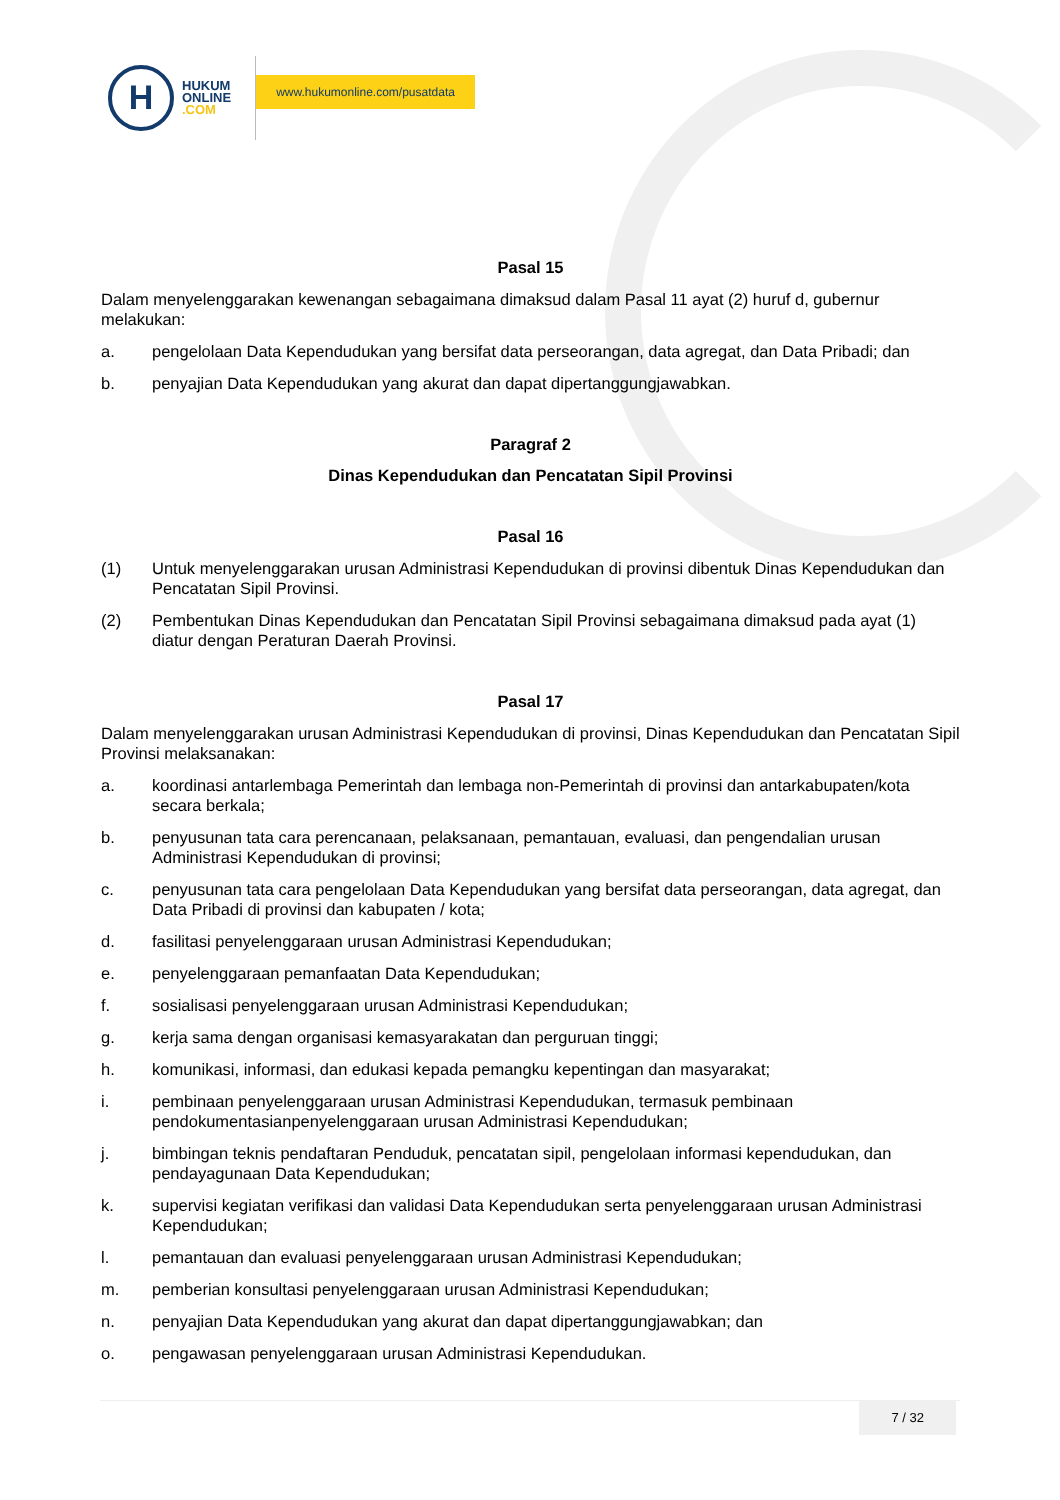H
HUKUM
ONLINE
.COM
www.hukumonline.com/pusatdata
Pasal 15
Dalam menyelenggarakan kewenangan sebagaimana dimaksud dalam Pasal 11 ayat (2) huruf d, gubernur melakukan:
a. pengelolaan Data Kependudukan yang bersifat data perseorangan, data agregat, dan Data Pribadi; dan
b. penyajian Data Kependudukan yang akurat dan dapat dipertanggungjawabkan.
Paragraf 2
Dinas Kependudukan dan Pencatatan Sipil Provinsi
Pasal 16
(1) Untuk menyelenggarakan urusan Administrasi Kependudukan di provinsi dibentuk Dinas Kependudukan dan Pencatatan Sipil Provinsi.
(2) Pembentukan Dinas Kependudukan dan Pencatatan Sipil Provinsi sebagaimana dimaksud pada ayat (1) diatur dengan Peraturan Daerah Provinsi.
Pasal 17
Dalam menyelenggarakan urusan Administrasi Kependudukan di provinsi, Dinas Kependudukan dan Pencatatan Sipil Provinsi melaksanakan:
a. koordinasi antarlembaga Pemerintah dan lembaga non-Pemerintah di provinsi dan antarkabupaten/kota secara berkala;
b. penyusunan tata cara perencanaan, pelaksanaan, pemantauan, evaluasi, dan pengendalian urusan Administrasi Kependudukan di provinsi;
c. penyusunan tata cara pengelolaan Data Kependudukan yang bersifat data perseorangan, data agregat, dan Data Pribadi di provinsi dan kabupaten / kota;
d. fasilitasi penyelenggaraan urusan Administrasi Kependudukan;
e. penyelenggaraan pemanfaatan Data Kependudukan;
f. sosialisasi penyelenggaraan urusan Administrasi Kependudukan;
g. kerja sama dengan organisasi kemasyarakatan dan perguruan tinggi;
h. komunikasi, informasi, dan edukasi kepada pemangku kepentingan dan masyarakat;
i. pembinaan penyelenggaraan urusan Administrasi Kependudukan, termasuk pembinaan pendokumentasianpenyelenggaraan urusan Administrasi Kependudukan;
j. bimbingan teknis pendaftaran Penduduk, pencatatan sipil, pengelolaan informasi kependudukan, dan pendayagunaan Data Kependudukan;
k. supervisi kegiatan verifikasi dan validasi Data Kependudukan serta penyelenggaraan urusan Administrasi Kependudukan;
l. pemantauan dan evaluasi penyelenggaraan urusan Administrasi Kependudukan;
m. pemberian konsultasi penyelenggaraan urusan Administrasi Kependudukan;
n. penyajian Data Kependudukan yang akurat dan dapat dipertanggungjawabkan; dan
o. pengawasan penyelenggaraan urusan Administrasi Kependudukan.
7 / 32